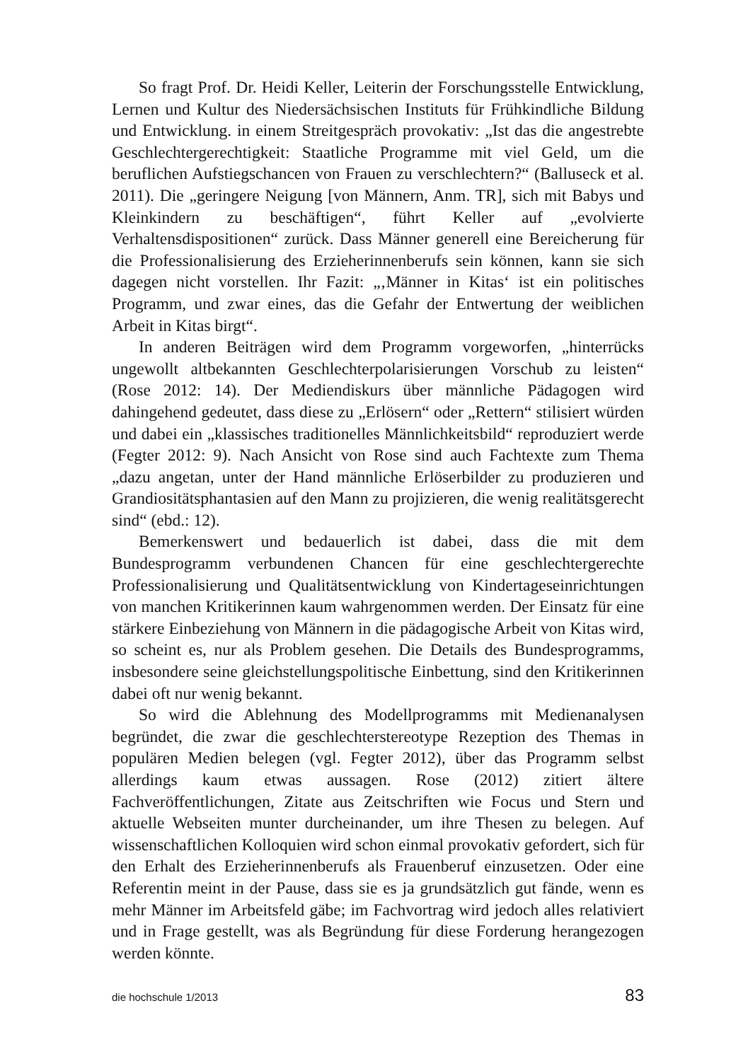So fragt Prof. Dr. Heidi Keller, Leiterin der Forschungsstelle Entwicklung, Lernen und Kultur des Niedersächsischen Instituts für Frühkindliche Bildung und Entwicklung. in einem Streitgespräch provokativ: „Ist das die angestrebte Geschlechtergerechtigkeit: Staatliche Programme mit viel Geld, um die beruflichen Aufstiegschancen von Frauen zu verschlechtern?“ (Balluseck et al. 2011). Die „geringere Neigung [von Männern, Anm. TR], sich mit Babys und Kleinkindern zu beschäftigen“, führt Keller auf „evolvierte Verhaltensdispositionen“ zurück. Dass Männer generell eine Bereicherung für die Professionalisierung des Erzieherinnenberufs sein können, kann sie sich dagegen nicht vorstellen. Ihr Fazit: „‚Männer in Kitas‘ ist ein politisches Programm, und zwar eines, das die Gefahr der Entwertung der weiblichen Arbeit in Kitas birgt“.
In anderen Beiträgen wird dem Programm vorgeworfen, „hinterrücks ungewollt altbekannten Geschlechterpolarisierungen Vorschub zu leisten“ (Rose 2012: 14). Der Mediendiskurs über männliche Pädagogen wird dahingehend gedeutet, dass diese zu „Erlösern“ oder „Rettern“ stilisiert würden und dabei ein „klassisches traditionelles Männlichkeitsbild“ reproduziert werde (Fegter 2012: 9). Nach Ansicht von Rose sind auch Fachtexte zum Thema „dazu angetan, unter der Hand männliche Erlöserbilder zu produzieren und Grandiositätsphantasien auf den Mann zu projizieren, die wenig realitätsgerecht sind“ (ebd.: 12).
Bemerkenswert und bedauerlich ist dabei, dass die mit dem Bundesprogramm verbundenen Chancen für eine geschlechtergerechte Professionalisierung und Qualitätsentwicklung von Kindertageseinrichtungen von manchen Kritikerinnen kaum wahrgenommen werden. Der Einsatz für eine stärkere Einbeziehung von Männern in die pädagogische Arbeit von Kitas wird, so scheint es, nur als Problem gesehen. Die Details des Bundesprogramms, insbesondere seine gleichstellungspolitische Einbettung, sind den Kritikerinnen dabei oft nur wenig bekannt.
So wird die Ablehnung des Modellprogramms mit Medienanalysen begründet, die zwar die geschlechterstereotype Rezeption des Themas in populären Medien belegen (vgl. Fegter 2012), über das Programm selbst allerdings kaum etwas aussagen. Rose (2012) zitiert ältere Fachveröffentlichungen, Zitate aus Zeitschriften wie Focus und Stern und aktuelle Webseiten munter durcheinander, um ihre Thesen zu belegen. Auf wissenschaftlichen Kolloquien wird schon einmal provokativ gefordert, sich für den Erhalt des Erzieherinnenberufs als Frauenberuf einzusetzen. Oder eine Referentin meint in der Pause, dass sie es ja grundsätzlich gut fände, wenn es mehr Männer im Arbeitsfeld gäbe; im Fachvortrag wird jedoch alles relativiert und in Frage gestellt, was als Begründung für diese Forderung herangezogen werden könnte.
die hochschule 1/2013 83